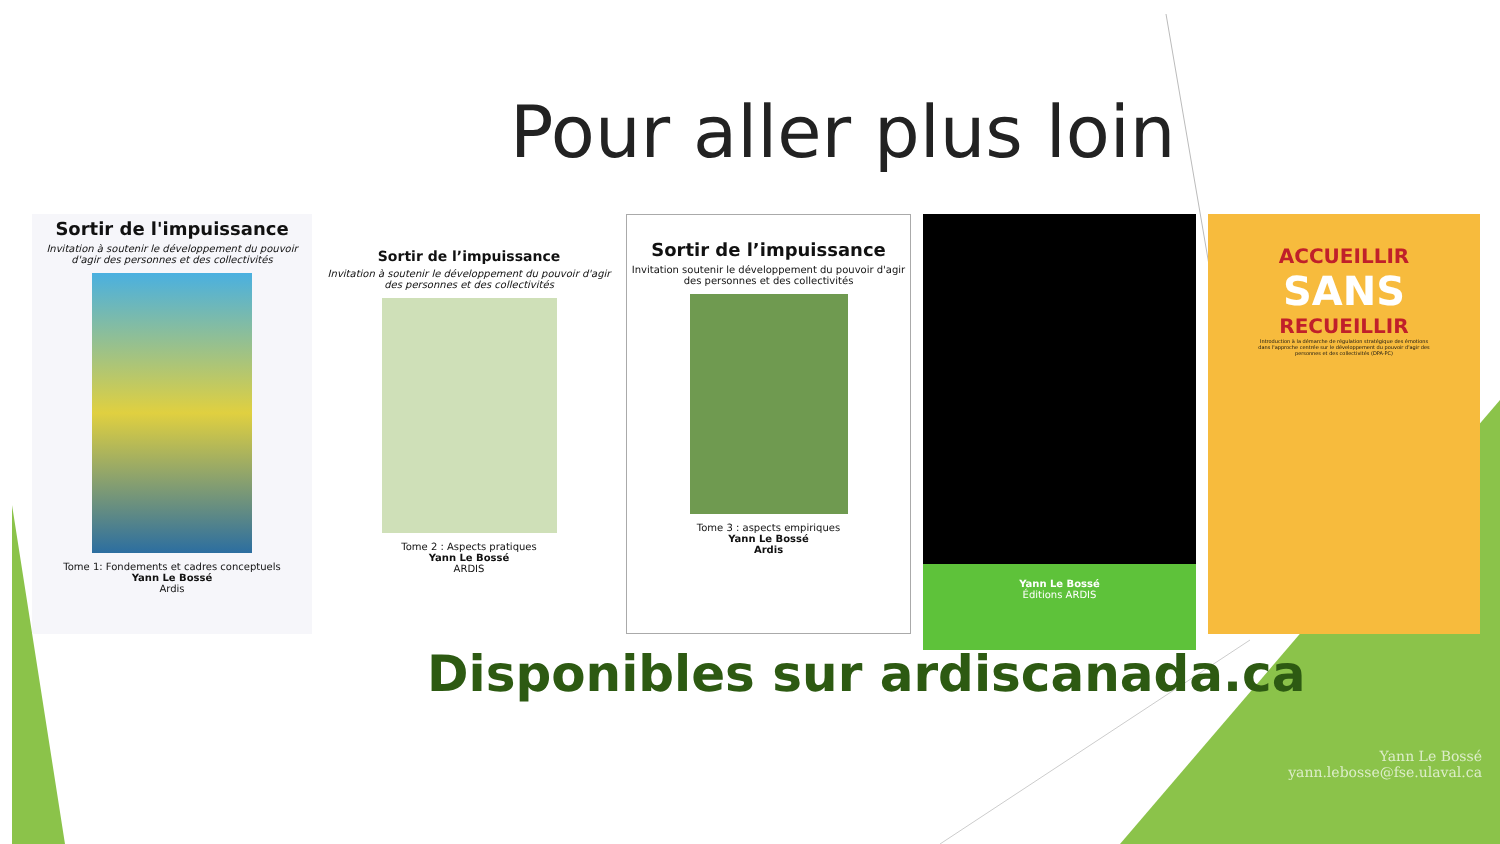Pour aller plus loin
Sortir de l'impuissance
Invitation à soutenir le développement du pouvoir d'agir des personnes et des collectivités
Tome 1: Fondements et cadres conceptuels
Yann Le Bossé
Ardis
Sortir de l’impuissance
Invitation à soutenir le développement du pouvoir d'agir des personnes et des collectivités
Tome 2 : Aspects pratiques
Yann Le Bossé
ARDIS
Sortir de l’impuissance
Invitation soutenir le développement du pouvoir d'agir des personnes et des collectivités
Tome 3 : aspects empiriques
Yann Le Bossé
Ardis
Yann Le Bossé
Éditions ARDIS
ACCUEILLIR
SANS
RECUEILLIR
Introduction à la démarche de régulation stratégique des émotions dans l'approche centrée sur le développement du pouvoir d'agir des personnes et des collectivités (DPA-PC)
Disponibles sur ardiscanada.ca
Yann Le Bossé
yann.lebosse@fse.ulaval.ca